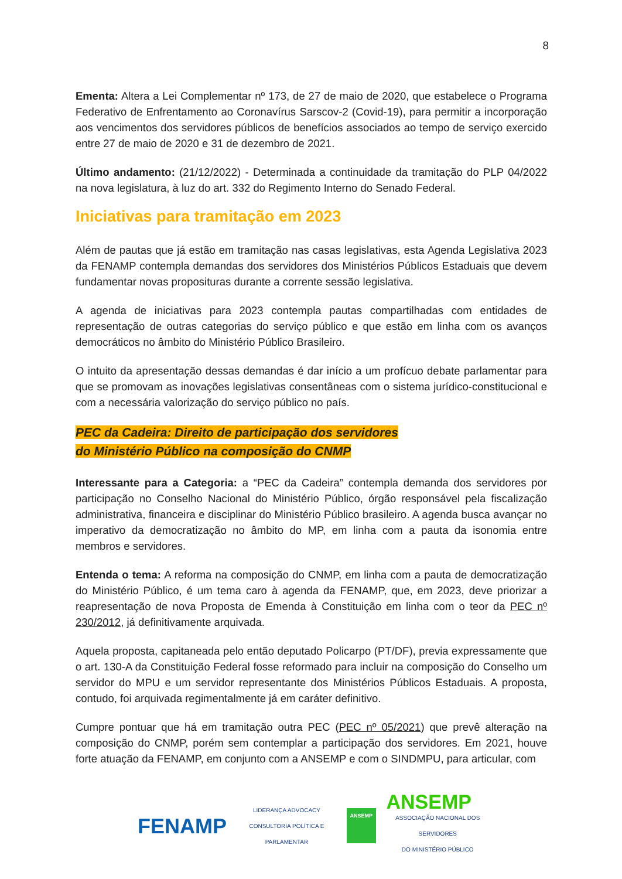8
Ementa: Altera a Lei Complementar nº 173, de 27 de maio de 2020, que estabelece o Programa Federativo de Enfrentamento ao Coronavírus Sarscov-2 (Covid-19), para permitir a incorporação aos vencimentos dos servidores públicos de benefícios associados ao tempo de serviço exercido entre 27 de maio de 2020 e 31 de dezembro de 2021.
Último andamento: (21/12/2022) - Determinada a continuidade da tramitação do PLP 04/2022 na nova legislatura, à luz do art. 332 do Regimento Interno do Senado Federal.
Iniciativas para tramitação em 2023
Além de pautas que já estão em tramitação nas casas legislativas, esta Agenda Legislativa 2023 da FENAMP contempla demandas dos servidores dos Ministérios Públicos Estaduais que devem fundamentar novas proposituras durante a corrente sessão legislativa.
A agenda de iniciativas para 2023 contempla pautas compartilhadas com entidades de representação de outras categorias do serviço público e que estão em linha com os avanços democráticos no âmbito do Ministério Público Brasileiro.
O intuito da apresentação dessas demandas é dar início a um profícuo debate parlamentar para que se promovam as inovações legislativas consentâneas com o sistema jurídico-constitucional e com a necessária valorização do serviço público no país.
PEC da Cadeira: Direito de participação dos servidores
do Ministério Público na composição do CNMP
Interessante para a Categoria: a “PEC da Cadeira” contempla demanda dos servidores por participação no Conselho Nacional do Ministério Público, órgão responsável pela fiscalização administrativa, financeira e disciplinar do Ministério Público brasileiro. A agenda busca avançar no imperativo da democratização no âmbito do MP, em linha com a pauta da isonomia entre membros e servidores.
Entenda o tema: A reforma na composição do CNMP, em linha com a pauta de democratização do Ministério Público, é um tema caro à agenda da FENAMP, que, em 2023, deve priorizar a reapresentação de nova Proposta de Emenda à Constituição em linha com o teor da PEC nº 230/2012, já definitivamente arquivada.
Aquela proposta, capitaneada pelo então deputado Policarpo (PT/DF), previa expressamente que o art. 130-A da Constituição Federal fosse reformado para incluir na composição do Conselho um servidor do MPU e um servidor representante dos Ministérios Públicos Estaduais. A proposta, contudo, foi arquivada regimentalmente já em caráter definitivo.
Cumpre pontuar que há em tramitação outra PEC (PEC nº 05/2021) que prevê alteração na composição do CNMP, porém sem contemplar a participação dos servidores. Em 2021, houve forte atuação da FENAMP, em conjunto com a ANSEMP e com o SINDMPU, para articular, com
FENAMP
LIDERANÇA ADVOCACY
CONSULTORIA POLÍTICA E PARLAMENTAR
ANSEMP
ANSEMP
ASSOCIAÇÃO NACIONAL DOS SERVIDORES
DO MINISTÉRIO PÚBLICO